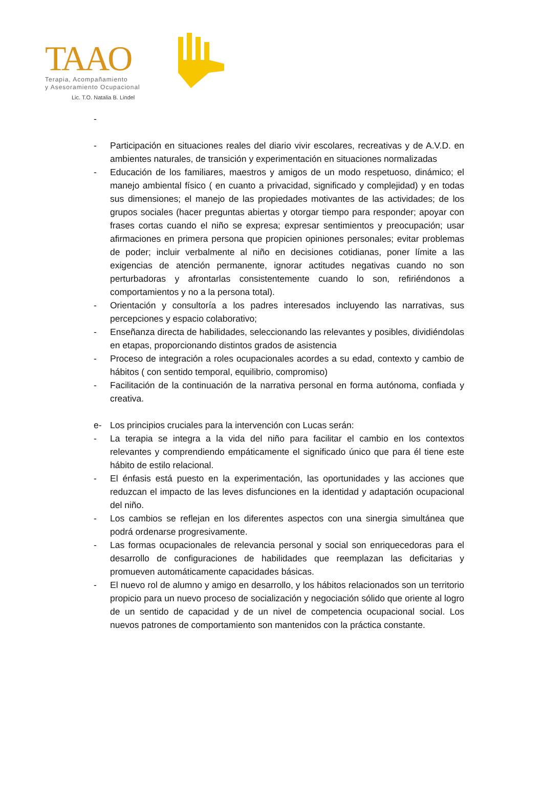TAAO
Terapia, Acompañamiento
y Asesoramiento Ocupacional
Lic. T.O. Natalia B. Lindel
-
- Participación en situaciones reales del diario vivir escolares, recreativas y de A.V.D. en ambientes naturales, de transición y experimentación en situaciones normalizadas
- Educación de los familiares, maestros y amigos de un modo respetuoso, dinámico; el manejo ambiental físico ( en cuanto a privacidad, significado y complejidad) y en todas sus dimensiones; el manejo de las propiedades motivantes de las actividades; de los grupos sociales (hacer preguntas abiertas y otorgar tiempo para responder; apoyar con frases cortas cuando el niño se expresa; expresar sentimientos y preocupación; usar afirmaciones en primera persona que propicien opiniones personales; evitar problemas de poder; incluir verbalmente al niño en decisiones cotidianas, poner límite a las exigencias de atención permanente, ignorar actitudes negativas cuando no son perturbadoras y afrontarlas consistentemente cuando lo son, refiriéndonos a comportamientos y no a la persona total).
- Orientación y consultoría a los padres interesados incluyendo las narrativas, sus percepciones y espacio colaborativo;
- Enseñanza directa de habilidades, seleccionando las relevantes y posibles, dividiéndolas en etapas, proporcionando distintos grados de asistencia
- Proceso de integración a roles ocupacionales acordes a su edad, contexto y cambio de hábitos ( con sentido temporal, equilibrio, compromiso)
- Facilitación de la continuación de la narrativa personal en forma autónoma, confiada y creativa.
e- Los principios cruciales para la intervención con Lucas serán:
- La terapia se integra a la vida del niño para facilitar el cambio en los contextos relevantes y comprendiendo empáticamente el significado único que para él tiene este hábito de estilo relacional.
- El énfasis está puesto en la experimentación, las oportunidades y las acciones que reduzcan el impacto de las leves disfunciones en la identidad y adaptación ocupacional del niño.
- Los cambios se reflejan en los diferentes aspectos con una sinergia simultánea que podrá ordenarse progresivamente.
- Las formas ocupacionales de relevancia personal y social son enriquecedoras para el desarrollo de configuraciones de habilidades que reemplazan las deficitarias y promueven automáticamente capacidades básicas.
- El nuevo rol de alumno y amigo en desarrollo, y los hábitos relacionados son un territorio propicio para un nuevo proceso de socialización y negociación sólido que oriente al logro de un sentido de capacidad y de un nivel de competencia ocupacional social. Los nuevos patrones de comportamiento son mantenidos con la práctica constante.